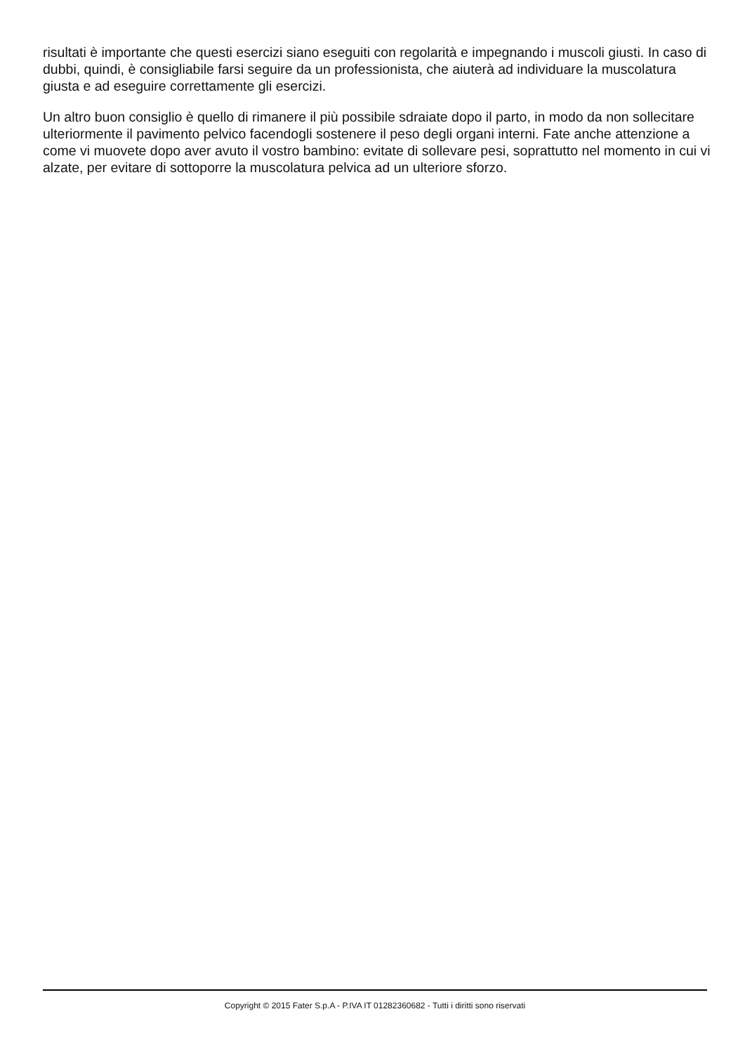risultati è importante che questi esercizi siano eseguiti con regolarità e impegnando i muscoli giusti. In caso di dubbi, quindi, è consigliabile farsi seguire da un professionista, che aiuterà ad individuare la muscolatura giusta e ad eseguire correttamente gli esercizi.
Un altro buon consiglio è quello di rimanere il più possibile sdraiate dopo il parto, in modo da non sollecitare ulteriormente il pavimento pelvico facendogli sostenere il peso degli organi interni. Fate anche attenzione a come vi muovete dopo aver avuto il vostro bambino: evitate di sollevare pesi, soprattutto nel momento in cui vi alzate, per evitare di sottoporre la muscolatura pelvica ad un ulteriore sforzo.
Copyright © 2015 Fater S.p.A - P.IVA IT 01282360682 - Tutti i diritti sono riservati